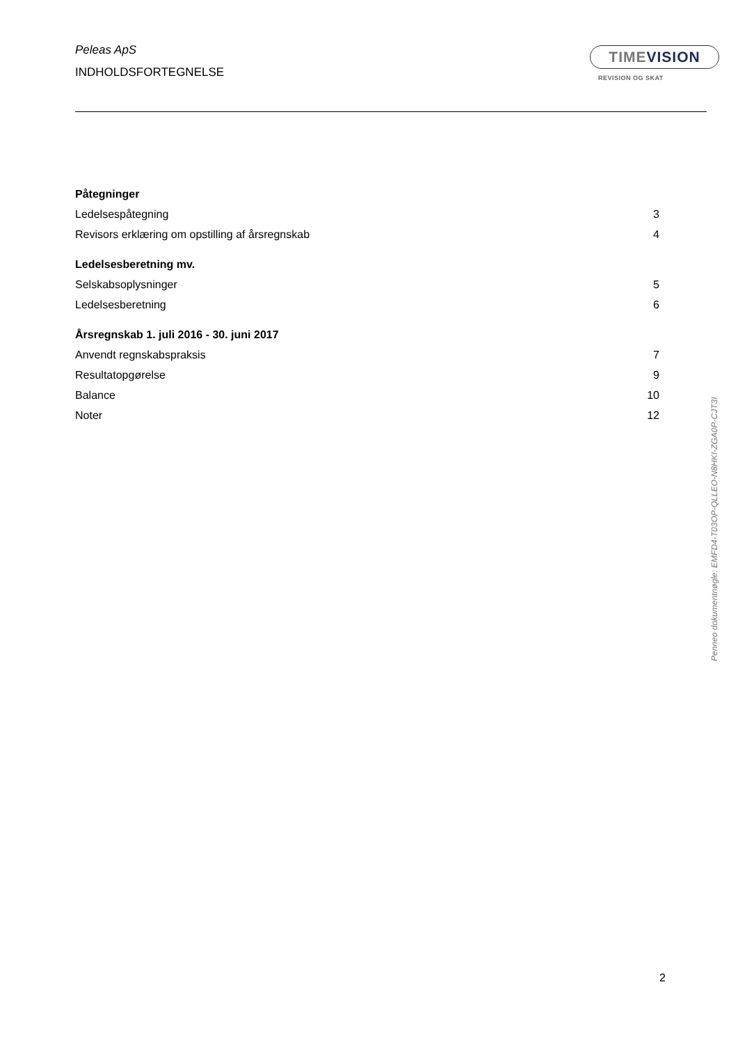Peleas ApS
INDHOLDSFORTEGNELSE
TIMEVISION
REVISION OG SKAT
Påtegninger
Ledelsespåtegning 3
Revisors erklæring om opstilling af årsregnskab 4
Ledelsesberetning mv.
Selskabsoplysninger 5
Ledelsesberetning 6
Årsregnskab 1. juli 2016 - 30. juni 2017
Anvendt regnskabspraksis 7
Resultatopgørelse 9
Balance 10
Noter 12
2
Penneo dokumentnøgle: EMFD4-T03OP-QLLEO-N8HKI-ZGA0P-CJT3I